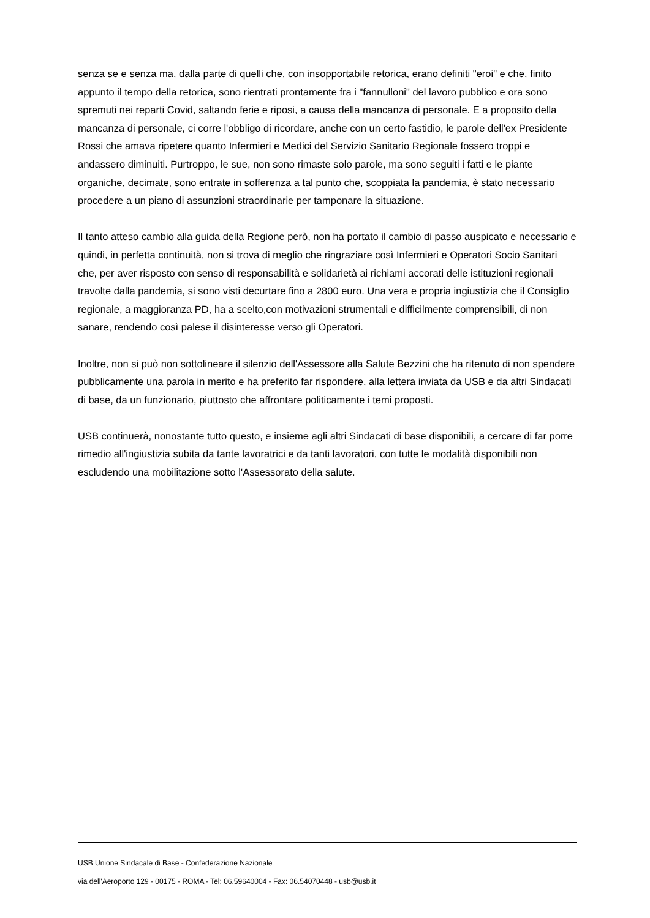senza se e senza ma, dalla parte di quelli che, con insopportabile retorica, erano definiti "eroi" e che, finito appunto il tempo della retorica, sono rientrati prontamente fra i "fannulloni" del lavoro pubblico e ora sono spremuti nei reparti Covid, saltando ferie e riposi, a causa della mancanza di personale. E a proposito della mancanza di personale, ci corre l'obbligo di ricordare, anche con un certo fastidio, le parole dell'ex Presidente Rossi che amava ripetere quanto Infermieri e Medici del Servizio Sanitario Regionale fossero troppi e andassero diminuiti. Purtroppo, le sue, non sono rimaste solo parole, ma sono seguiti i fatti e le piante organiche, decimate, sono entrate in sofferenza a tal punto che, scoppiata la pandemia, è stato necessario procedere a un piano di assunzioni straordinarie per tamponare la situazione.
Il tanto atteso cambio alla guida della Regione però, non ha portato il cambio di passo auspicato e necessario e quindi, in perfetta continuità, non si trova di meglio che ringraziare così Infermieri e Operatori Socio Sanitari che, per aver risposto con senso di responsabilità e solidarietà ai richiami accorati delle istituzioni regionali travolte dalla pandemia, si sono visti decurtare fino a 2800 euro. Una vera e propria ingiustizia che il Consiglio regionale, a maggioranza PD, ha a scelto,con motivazioni strumentali e difficilmente comprensibili, di non sanare, rendendo così palese il disinteresse verso gli Operatori.
Inoltre, non si può non sottolineare il silenzio dell'Assessore alla Salute Bezzini che ha ritenuto di non spendere pubblicamente una parola in merito e ha preferito far rispondere, alla lettera inviata da USB e da altri Sindacati di base, da un funzionario, piuttosto che affrontare politicamente i temi proposti.
USB continuerà, nonostante tutto questo, e insieme agli altri Sindacati di base disponibili, a cercare di far porre rimedio all'ingiustizia subita da tante lavoratrici e da tanti lavoratori, con tutte le modalità disponibili non escludendo una mobilitazione sotto l'Assessorato della salute.
USB Unione Sindacale di Base - Confederazione Nazionale
via dell'Aeroporto 129 - 00175 - ROMA - Tel: 06.59640004 - Fax: 06.54070448 - usb@usb.it